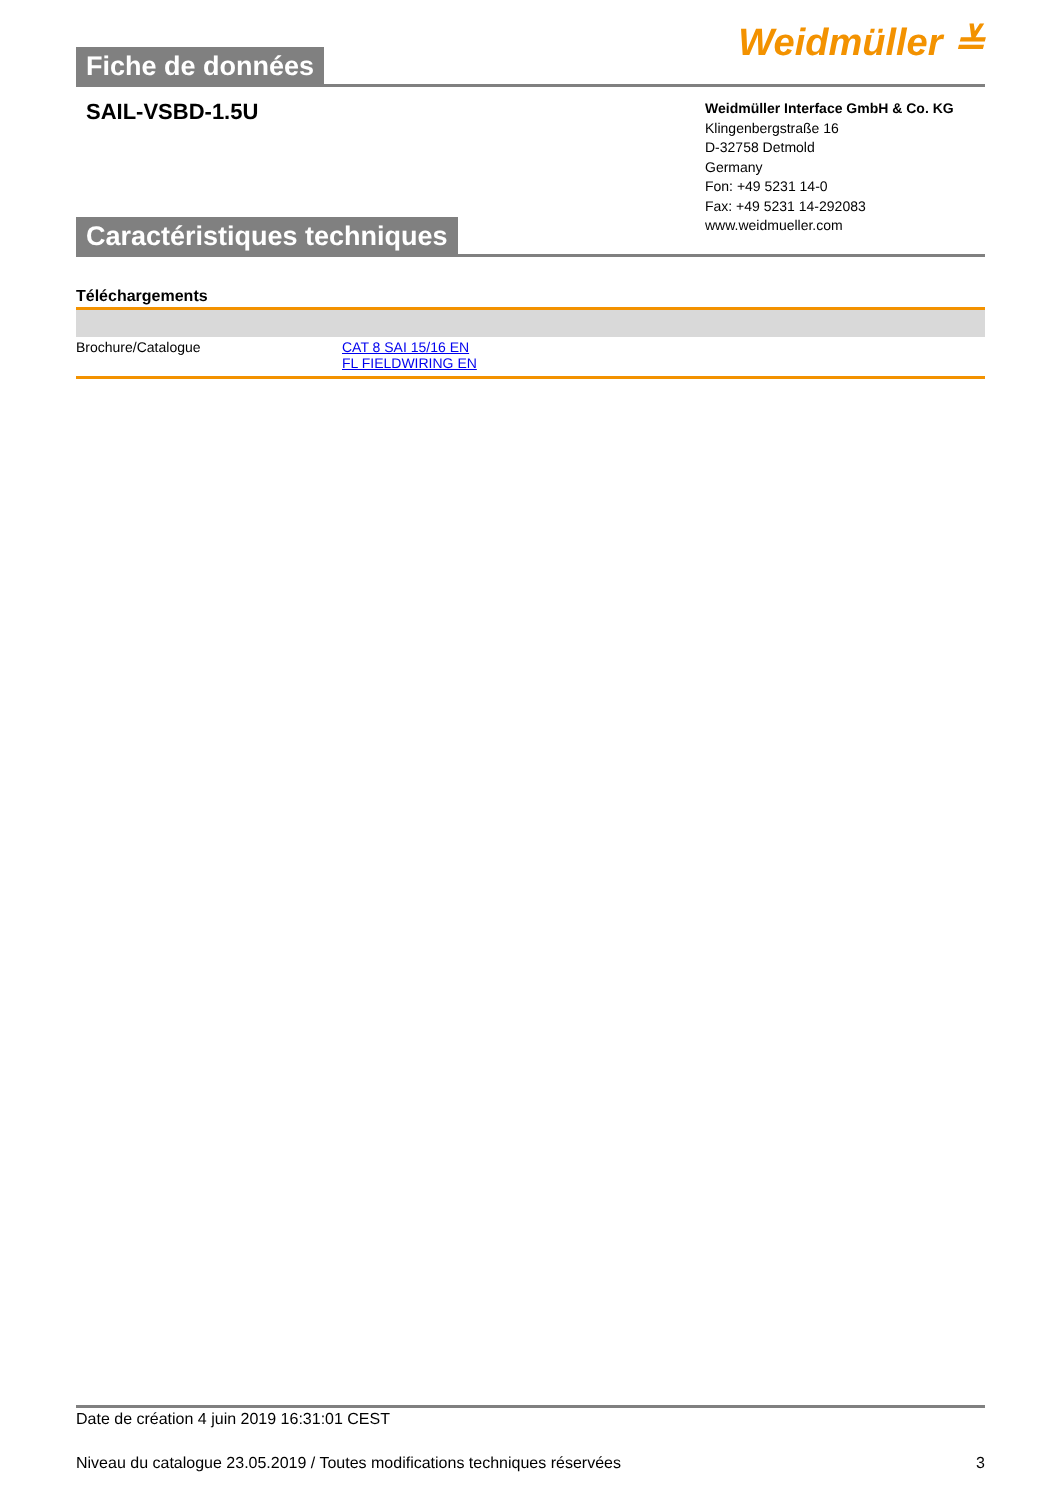Fiche de données
Weidmüller ≚
SAIL-VSBD-1.5U
Caractéristiques techniques
Weidmüller Interface GmbH & Co. KG
Klingenbergstraße 16
D-32758 Detmold
Germany
Fon: +49 5231 14-0
Fax: +49 5231 14-292083
www.weidmueller.com
Téléchargements
| Brochure/Catalogue | CAT 8 SAI 15/16 EN FL FIELDWIRING EN |
Date de création 4 juin 2019 16:31:01 CEST
Niveau du catalogue 23.05.2019 / Toutes modifications techniques réservées 3